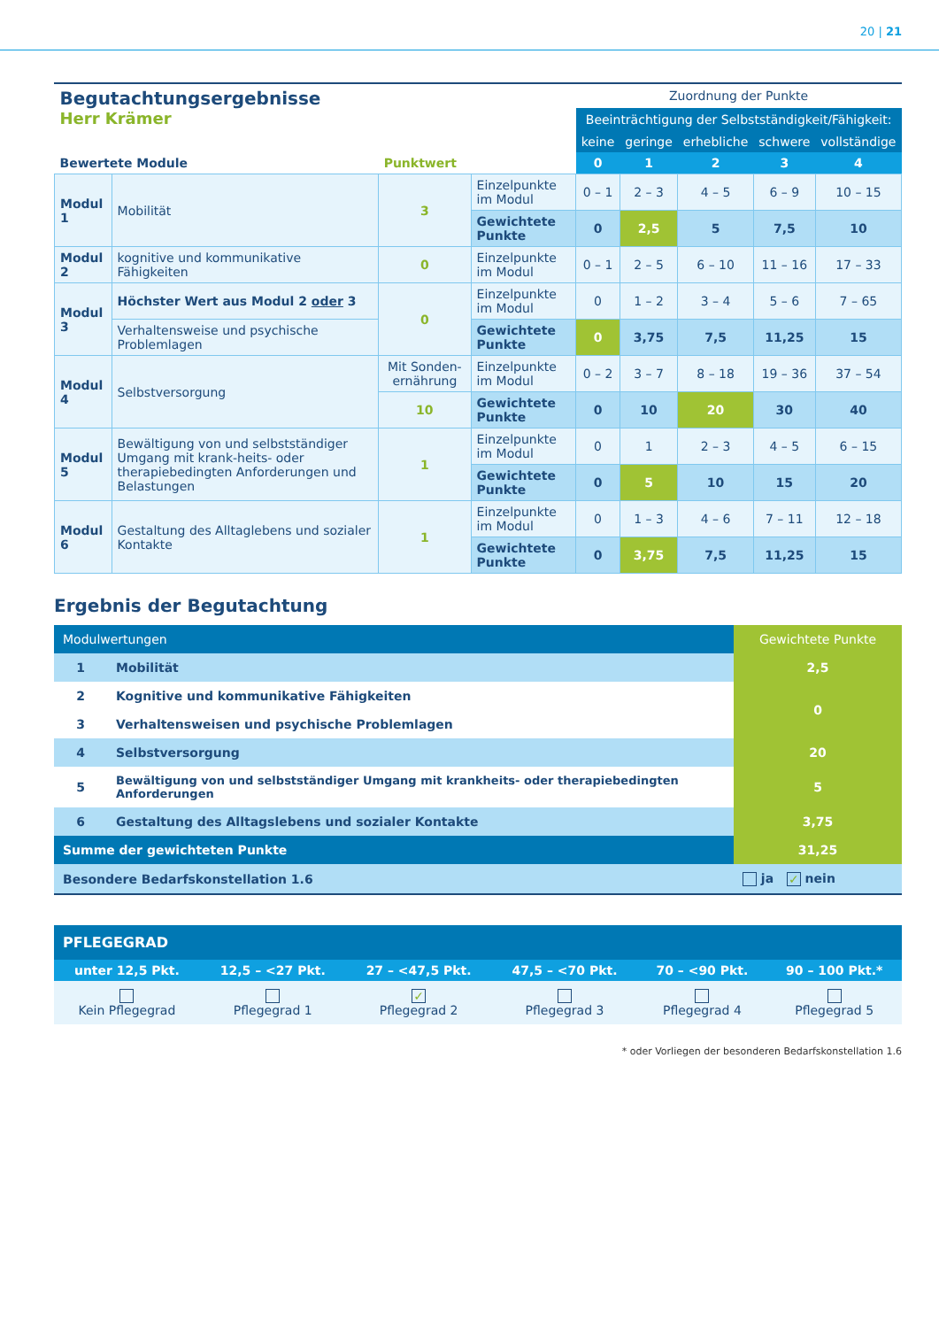20 | 21
| Begutachtungsergebnisse Herr Krämer | | | | Zuordnung der Punkte | | | | |
| | | | | Beeinträchtigung der Selbstständigkeit/Fähigkeit: | | | | |
| | | | | keine | geringe | erhebliche | schwere | vollständige |
| Bewertete Module | | Punktwert | | 0 | 1 | 2 | 3 | 4 |
| Modul 1 | Mobilität | 3 | Einzelpunkte im Modul | 0 – 1 | 2 – 3 | 4 – 5 | 6 – 9 | 10 – 15 |
| | | | Gewichtete Punkte | 0 | 2,5 | 5 | 7,5 | 10 |
| Modul 2 | kognitive und kommunikative Fähigkeiten | 0 | Einzelpunkte im Modul | 0 – 1 | 2 – 5 | 6 – 10 | 11 – 16 | 17 – 33 |
| Modul 3 | Höchster Wert aus Modul 2 oder 3 | 0 | Einzelpunkte im Modul | 0 | 1 – 2 | 3 – 4 | 5 – 6 | 7 – 65 |
| | Verhaltensweise und psychische Problemlagen | | Gewichtete Punkte | 0 | 3,75 | 7,5 | 11,25 | 15 |
| Modul 4 | Selbstversorgung | Mit Sonden-ernährung | Einzelpunkte im Modul | 0 – 2 | 3 – 7 | 8 – 18 | 19 – 36 | 37 – 54 |
| | | 10 | Gewichtete Punkte | 0 | 10 | 20 | 30 | 40 |
| Modul 5 | Bewältigung von und selbstständiger Umgang mit krank-heits- oder therapiebedingten Anforderungen und Belastungen | 1 | Einzelpunkte im Modul | 0 | 1 | 2 – 3 | 4 – 5 | 6 – 15 |
| | | | Gewichtete Punkte | 0 | 5 | 10 | 15 | 20 |
| Modul 6 | Gestaltung des Alltaglebens und sozialer Kontakte | 1 | Einzelpunkte im Modul | 0 | 1 – 3 | 4 – 6 | 7 – 11 | 12 – 18 |
| | | | Gewichtete Punkte | 0 | 3,75 | 7,5 | 11,25 | 15 |
Ergebnis der Begutachtung
| Modulwertungen | | Gewichtete Punkte |
| 1 | Mobilität | 2,5 |
| 2 | Kognitive und kommunikative Fähigkeiten | 0 |
| 3 | Verhaltensweisen und psychische Problemlagen | |
| 4 | Selbstversorgung | 20 |
| 5 | Bewältigung von und selbstständiger Umgang mit krankheits- oder therapiebedingten Anforderungen | 5 |
| 6 | Gestaltung des Alltagslebens und sozialer Kontakte | 3,75 |
| Summe der gewichteten Punkte | | 31,25 |
| Besondere Bedarfskonstellation 1.6 | | ja ✓ nein |
| PFLEGEGRAD | | | | | |
| unter 12,5 Pkt. | 12,5 – <27 Pkt. | 27 – <47,5 Pkt. | 47,5 – <70 Pkt. | 70 – <90 Pkt. | 90 – 100 Pkt.* |
| Kein Pflegegrad | Pflegegrad 1 | ✓ Pflegegrad 2 | Pflegegrad 3 | Pflegegrad 4 | Pflegegrad 5 |
* oder Vorliegen der besonderen Bedarfskonstellation 1.6